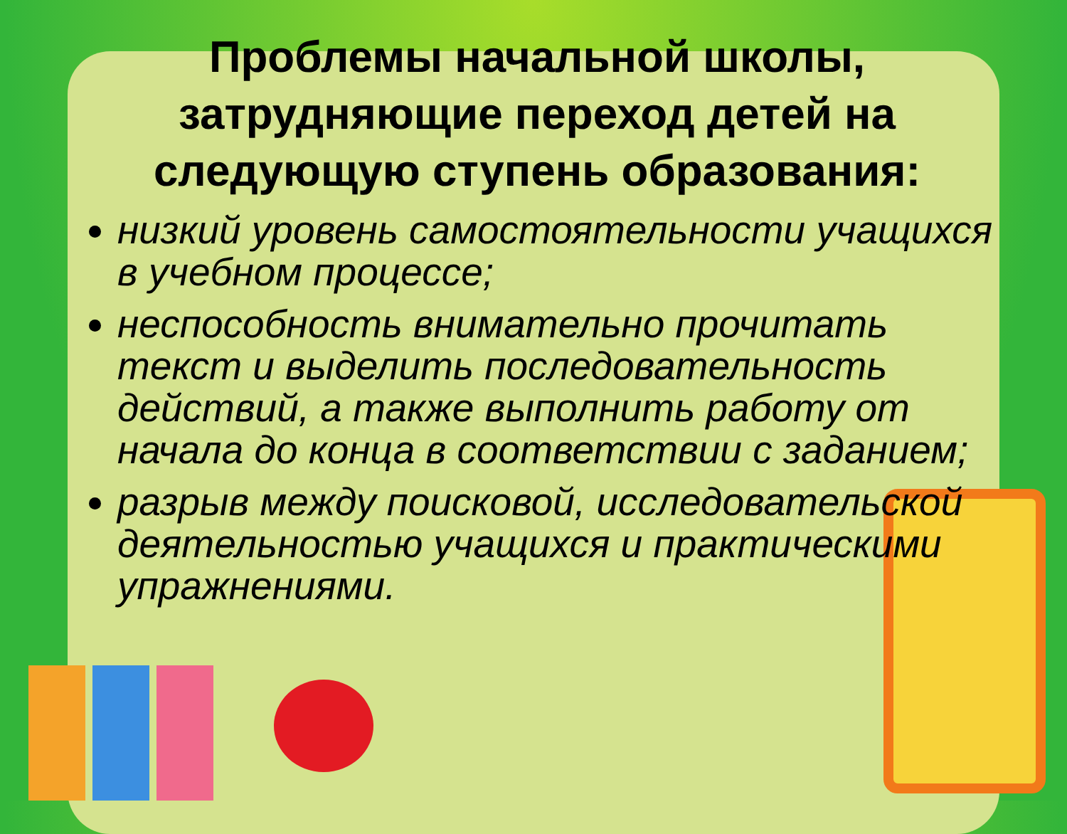Проблемы начальной школы, затрудняющие переход детей на следующую ступень образования:
низкий уровень самостоятельности учащихся в учебном процессе;
неспособность внимательно прочитать текст и выделить последовательность действий, а также выполнить работу от начала до конца в соответствии с заданием;
разрыв между поисковой, исследовательской деятельностью учащихся и практическими упражнениями.